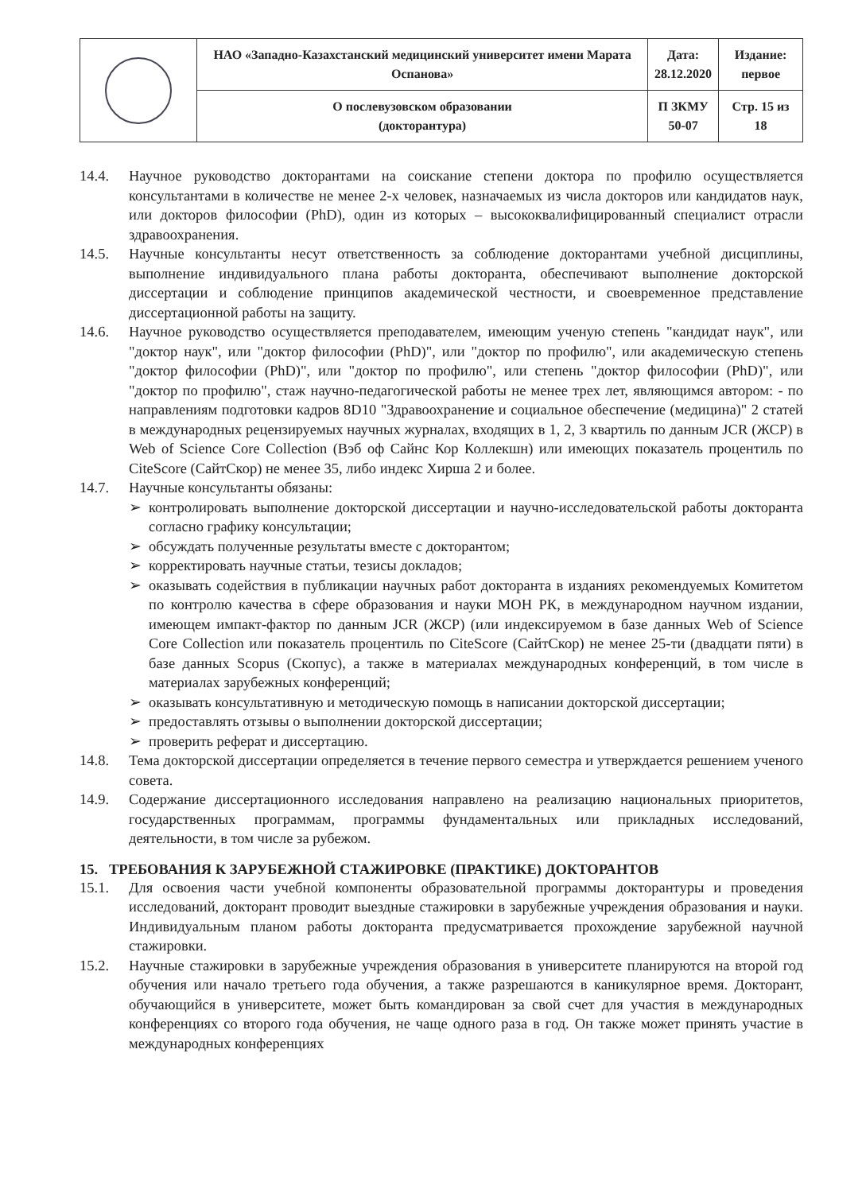| | НАО «Западно-Казахстанский медицинский университет имени Марата Оспанова» | Дата: 28.12.2020 | Издание: первое |
| | О послевузовском образовании (докторантура) | П ЗКМУ 50-07 | Стр. 15 из 18 |
14.4. Научное руководство докторантами на соискание степени доктора по профилю осуществляется консультантами в количестве не менее 2-х человек, назначаемых из числа докторов или кандидатов наук, или докторов философии (PhD), один из которых – высококвалифицированный специалист отрасли здравоохранения.
14.5. Научные консультанты несут ответственность за соблюдение докторантами учебной дисциплины, выполнение индивидуального плана работы докторанта, обеспечивают выполнение докторской диссертации и соблюдение принципов академической честности, и своевременное представление диссертационной работы на защиту.
14.6. Научное руководство осуществляется преподавателем, имеющим ученую степень "кандидат наук", или "доктор наук", или "доктор философии (PhD)", или "доктор по профилю", или академическую степень "доктор философии (PhD)", или "доктор по профилю", или степень "доктор философии (PhD)", или "доктор по профилю", стаж научно-педагогической работы не менее трех лет, являющимся автором: - по направлениям подготовки кадров 8D10 "Здравоохранение и социальное обеспечение (медицина)" 2 статей в международных рецензируемых научных журналах, входящих в 1, 2, 3 квартиль по данным JCR (ЖСР) в Web of Science Core Collection (Вэб оф Сайнс Кор Коллекшн) или имеющих показатель процентиль по CiteScore (СайтСкор) не менее 35, либо индекс Хирша 2 и более.
14.7. Научные консультанты обязаны:
➢ контролировать выполнение докторской диссертации и научно-исследовательской работы докторанта согласно графику консультации;
➢ обсуждать полученные результаты вместе с докторантом;
➢ корректировать научные статьи, тезисы докладов;
➢ оказывать содействия в публикации научных работ докторанта в изданиях рекомендуемых Комитетом по контролю качества в сфере образования и науки МОН РК, в международном научном издании, имеющем импакт-фактор по данным JCR (ЖСР) (или индексируемом в базе данных Web of Science Core Collection или показатель процентиль по CiteScore (СайтСкор) не менее 25-ти (двадцати пяти) в базе данных Scopus (Скопус), а также в материалах международных конференций, в том числе в материалах зарубежных конференций;
➢ оказывать консультативную и методическую помощь в написании докторской диссертации;
➢ предоставлять отзывы о выполнении докторской диссертации;
➢ проверить реферат и диссертацию.
14.8. Тема докторской диссертации определяется в течение первого семестра и утверждается решением ученого совета.
14.9. Содержание диссертационного исследования направлено на реализацию национальных приоритетов, государственных программам, программы фундаментальных или прикладных исследований, деятельности, в том числе за рубежом.
15. ТРЕБОВАНИЯ К ЗАРУБЕЖНОЙ СТАЖИРОВКЕ (ПРАКТИКЕ) ДОКТОРАНТОВ
15.1. Для освоения части учебной компоненты образовательной программы докторантуры и проведения исследований, докторант проводит выездные стажировки в зарубежные учреждения образования и науки. Индивидуальным планом работы докторанта предусматривается прохождение зарубежной научной стажировки.
15.2. Научные стажировки в зарубежные учреждения образования в университете планируются на второй год обучения или начало третьего года обучения, а также разрешаются в каникулярное время. Докторант, обучающийся в университете, может быть командирован за свой счет для участия в международных конференциях со второго года обучения, не чаще одного раза в год. Он также может принять участие в международных конференциях